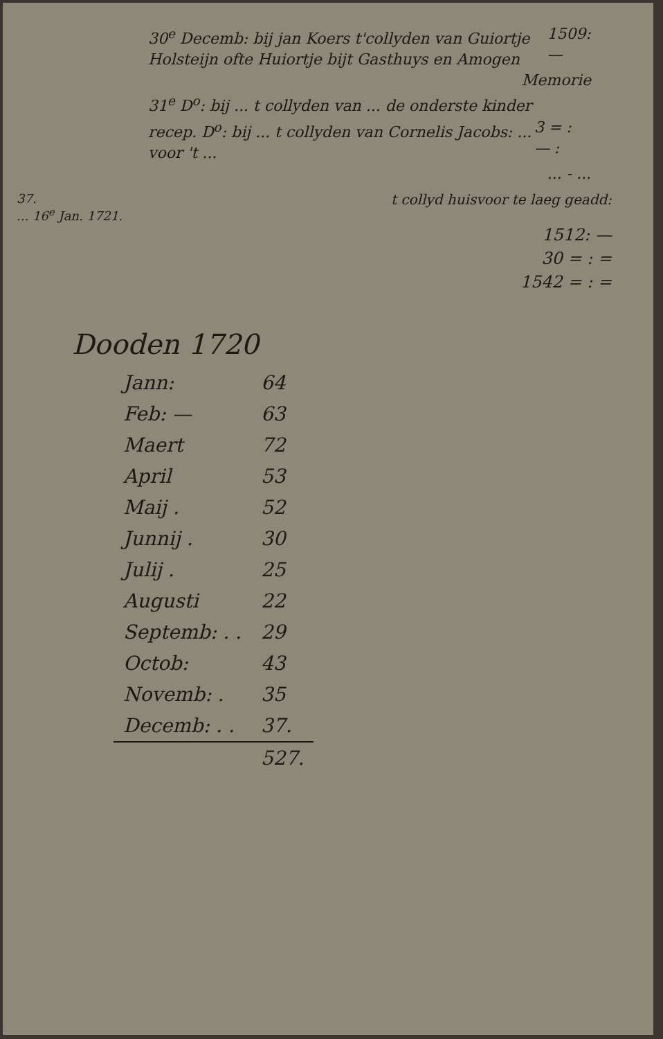30<sup>e</sup> Decemb: bij jan Koers t'collyden van Guiortje Holsteijn ofte Huiortje bijt Gasthuys en Amogen 1509: —
Memorie
31<sup>e</sup> D<sup>o</sup>: bij ... t collyden van ... de onderste kinder
recep. D<sup>o</sup>: bij ... t collyden van Cornelis Jacobs: ... voor 't ... 3 = : — :
... - ...
37.
... 16<sup>e</sup> Jan. 1721.
t collyd huisvoor te laeg geadd:
1512: —
30 = : =
1542 = : =
Dooden 1720
| Jann: | 64 |
| Feb: — | 63 |
| Maert | 72 |
| April | 53 |
| Maij . | 52 |
| Junnij . | 30 |
| Julij . | 25 |
| Augusti | 22 |
| Septemb: . . | 29 |
| Octob: | 43 |
| Novemb: . | 35 |
| Decemb: . . | 37. |
| | 527. |